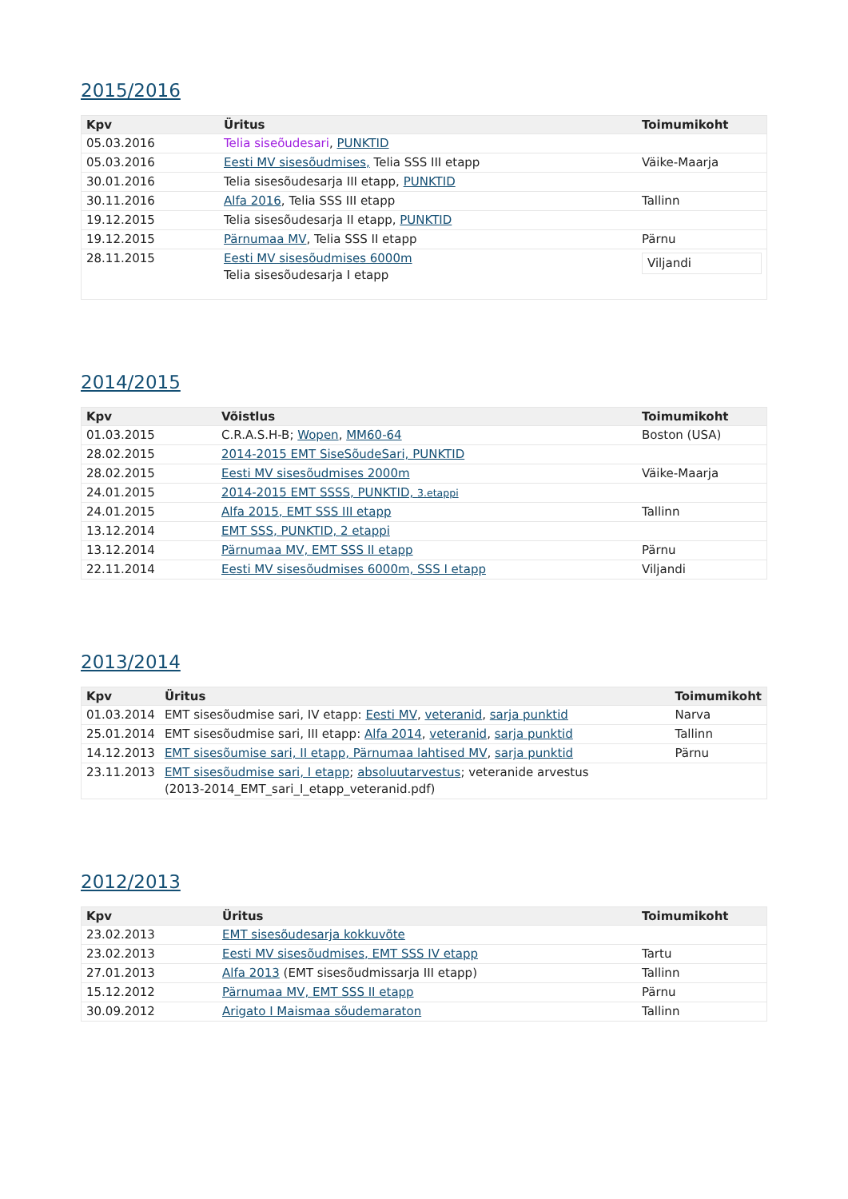2015/2016
| Kpv | Üritus | Toimumikoht |
| --- | --- | --- |
| 05.03.2016 | Telia siseõudesari , PUNKTID | |
| 05.03.2016 | Eesti MV sisesõudmises, Telia SSS III etapp | Väike-Maarja |
| 30.01.2016 | Telia sisesõudesarja III etapp, PUNKTID | |
| 30.11.2016 | Alfa 2016 , Telia SSS III etapp | Tallinn |
| 19.12.2015 | Telia sisesõudesarja II etapp, PUNKTID | |
| 19.12.2015 | Pärnumaa MV , Telia SSS II etapp | Pärnu |
| 28.11.2015 | Eesti MV sisesõudmises 6000m Telia sisesõudesarja I etapp | Viljandi |
2014/2015
| Kpv | Võistlus | Toimumikoht |
| --- | --- | --- |
| 01.03.2015 | C.R.A.S.H-B; Wopen , MM60-64 | Boston (USA) |
| 28.02.2015 | 2014-2015 EMT SiseSõudeSari, PUNKTID | |
| 28.02.2015 | Eesti MV sisesõudmises 2000m | Väike-Maarja |
| 24.01.2015 | 2014-2015 EMT SSSS, PUNKTID, 3.etappi | |
| 24.01.2015 | Alfa 2015, EMT SSS III etapp | Tallinn |
| 13.12.2014 | EMT SSS, PUNKTID, 2 etappi | |
| 13.12.2014 | Pärnumaa MV, EMT SSS II etapp | Pärnu |
| 22.11.2014 | Eesti MV sisesõudmises 6000m, SSS I etapp | Viljandi |
2013/2014
| Kpv | Üritus | Toimumikoht |
| --- | --- | --- |
| 01.03.2014 | EMT sisesõudmise sari, IV etapp: Eesti MV , veteranid , sarja punktid | Narva |
| 25.01.2014 | EMT sisesõudmise sari, III etapp: Alfa 2014 , veteranid , sarja punktid | Tallinn |
| 14.12.2013 | EMT sisesõumise sari, II etapp, Pärnumaa lahtised MV , sarja punktid | Pärnu |
| 23.11.2013 | EMT sisesõudmise sari, I etapp ; absoluutarvestus ; veteranide arvestus (2013-2014_EMT_sari_I_etapp_veteranid.pdf) | |
2012/2013
| Kpv | Üritus | Toimumikoht |
| --- | --- | --- |
| 23.02.2013 | EMT sisesõudesarja kokkuvõte | |
| 23.02.2013 | Eesti MV sisesõudmises, EMT SSS IV etapp | Tartu |
| 27.01.2013 | Alfa 2013 (EMT sisesõudmissarja III etapp) | Tallinn |
| 15.12.2012 | Pärnumaa MV, EMT SSS II etapp | Pärnu |
| 30.09.2012 | Arigato I Maismaa sõudemaraton | Tallinn |